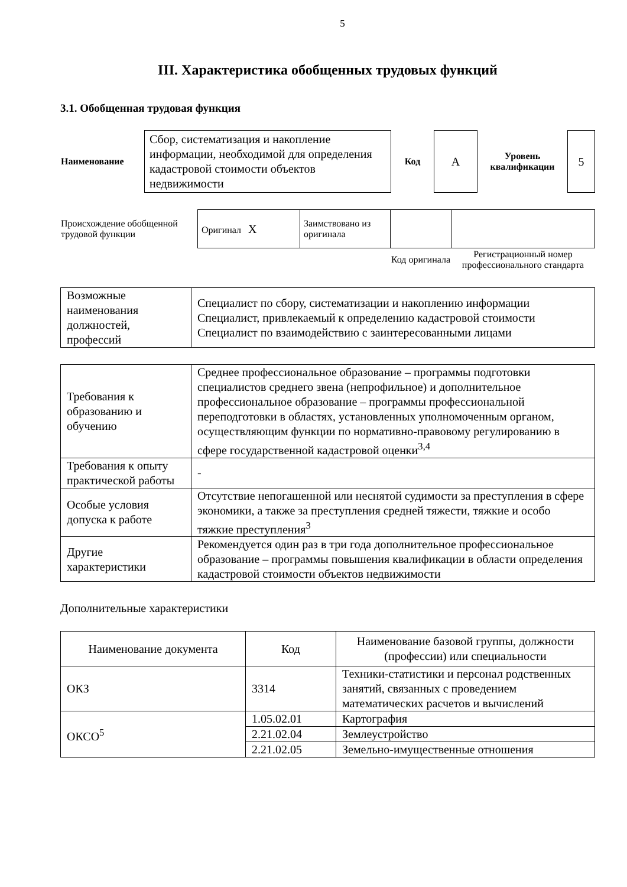5
III. Характеристика обобщенных трудовых функций
3.1. Обобщенная трудовая функция
| Наименование | Сбор, систематизация и накопление информации, необходимой для определения кадастровой стоимости объектов недвижимости | Код | А | Уровень квалификации | 5 |
| Происхождение обобщенной трудовой функции | Оригинал X | Заимствовано из оригинала | | |
| | | | Код оригинала | Регистрационный номер профессионального стандарта |
| Возможные наименования должностей, профессий | Специалист по сбору, систематизации и накоплению информации Специалист, привлекаемый к определению кадастровой стоимости Специалист по взаимодействию с заинтересованными лицами |
| Требования к образованию и обучению | Среднее профессиональное образование – программы подготовки специалистов среднего звена (непрофильное) и дополнительное профессиональное образование – программы профессиональной переподготовки в областях, установленных уполномоченным органом, осуществляющим функции по нормативно-правовому регулированию в сфере государственной кадастровой оценки<sup>3,4</sup> |
| Требования к опыту практической работы | - |
| Особые условия допуска к работе | Отсутствие непогашенной или неснятой судимости за преступления в сфере экономики, а также за преступления средней тяжести, тяжкие и особо тяжкие преступления<sup>3</sup> |
| Другие характеристики | Рекомендуется один раз в три года дополнительное профессиональное образование – программы повышения квалификации в области определения кадастровой стоимости объектов недвижимости |
Дополнительные характеристики
| Наименование документа | Код | Наименование базовой группы, должности (профессии) или специальности |
| --- | --- | --- |
| ОКЗ | 3314 | Техники-статистики и персонал родственных занятий, связанных с проведением математических расчетов и вычислений |
| ОКСО<sup>5</sup> | 1.05.02.01 | Картография |
| | 2.21.02.04 | Землеустройство |
| | 2.21.02.05 | Земельно-имущественные отношения |